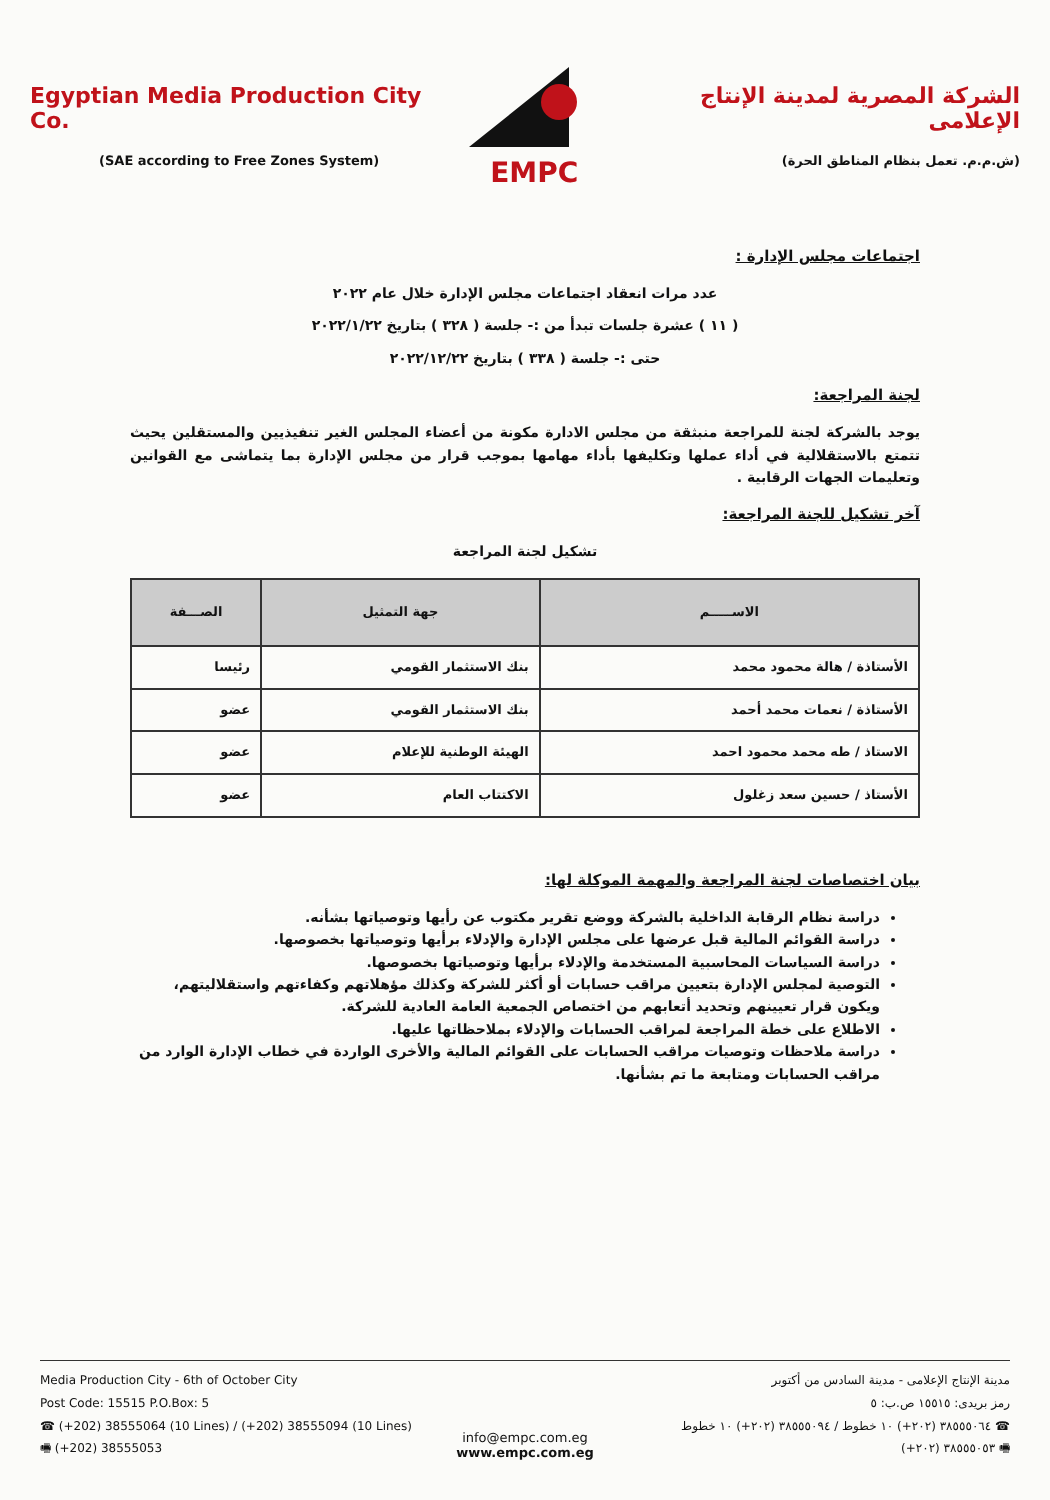Egyptian Media Production City Co.
(SAE according to Free Zones System)
EMPC
الشركة المصرية لمدينة الإنتاج الإعلامى
(ش.م.م. تعمل بنظام المناطق الحرة)
اجتماعات مجلس الإدارة :
عدد مرات انعقاد اجتماعات مجلس الإدارة خلال عام ٢٠٢٢
( ١١ ) عشرة جلسات تبدأ من :- جلسة ( ٣٢٨ ) بتاريخ ٢٠٢٢/١/٢٢
حتى :- جلسة ( ٣٣٨ ) بتاريخ ٢٠٢٢/١٢/٢٢
لجنة المراجعة:
يوجد بالشركة لجنة للمراجعة منبثقة من مجلس الادارة مكونة من أعضاء المجلس الغير تنفيذيين والمستقلين يحيث تتمتع بالاستقلالية في أداء عملها وتكليفها بأداء مهامها بموجب قرار من مجلس الإدارة بما يتماشى مع القوانين وتعليمات الجهات الرقابية .
آخر تشكيل للجنة المراجعة:
تشكيل لجنة المراجعة
| الاســـــم | جهة التمثيل | الصـــفة |
| --- | --- | --- |
| الأستاذة / هالة محمود محمد | بنك الاستثمار القومي | رئيسا |
| الأستاذة / نعمات محمد أحمد | بنك الاستثمار القومي | عضو |
| الاستاذ / طه محمد محمود احمد | الهيئة الوطنية للإعلام | عضو |
| الأستاذ / حسين سعد زغلول | الاكتتاب العام | عضو |
بيان اختصاصات لجنة المراجعة والمهمة الموكلة لها:
دراسة نظام الرقابة الداخلية بالشركة ووضع تقرير مكتوب عن رأيها وتوصياتها بشأنه.
دراسة القوائم المالية قبل عرضها على مجلس الإدارة والإدلاء برأيها وتوصياتها بخصوصها.
دراسة السياسات المحاسبية المستخدمة والإدلاء برأيها وتوصياتها بخصوصها.
التوصية لمجلس الإدارة بتعيين مراقب حسابات أو أكثر للشركة وكذلك مؤهلاتهم وكفاءتهم واستقلاليتهم، ويكون قرار تعيينهم وتحديد أتعابهم من اختصاص الجمعية العامة العادية للشركة.
الاطلاع على خطة المراجعة لمراقب الحسابات والإدلاء بملاحظاتها عليها.
دراسة ملاحظات وتوصيات مراقب الحسابات على القوائم المالية والأخرى الواردة في خطاب الإدارة الوارد من مراقب الحسابات ومتابعة ما تم بشأنها.
Media Production City - 6th of October City
Post Code: 15515 P.O.Box: 5
☎ (+202) 38555064 (10 Lines) / (+202) 38555094 (10 Lines)
🖷 (+202) 38555053
مدينة الإنتاج الإعلامى - مدينة السادس من أكتوبر
رمز بريدى: ١٥٥١٥ ص.ب: ٥
☎ ٣٨٥٥٥٠٦٤ (٢٠٢+) ١٠ خطوط / ٣٨٥٥٥٠٩٤ (٢٠٢+) ١٠ خطوط
🖷 ٣٨٥٥٥٠٥٣ (٢٠٢+)
info@empc.com.eg
www.empc.com.eg